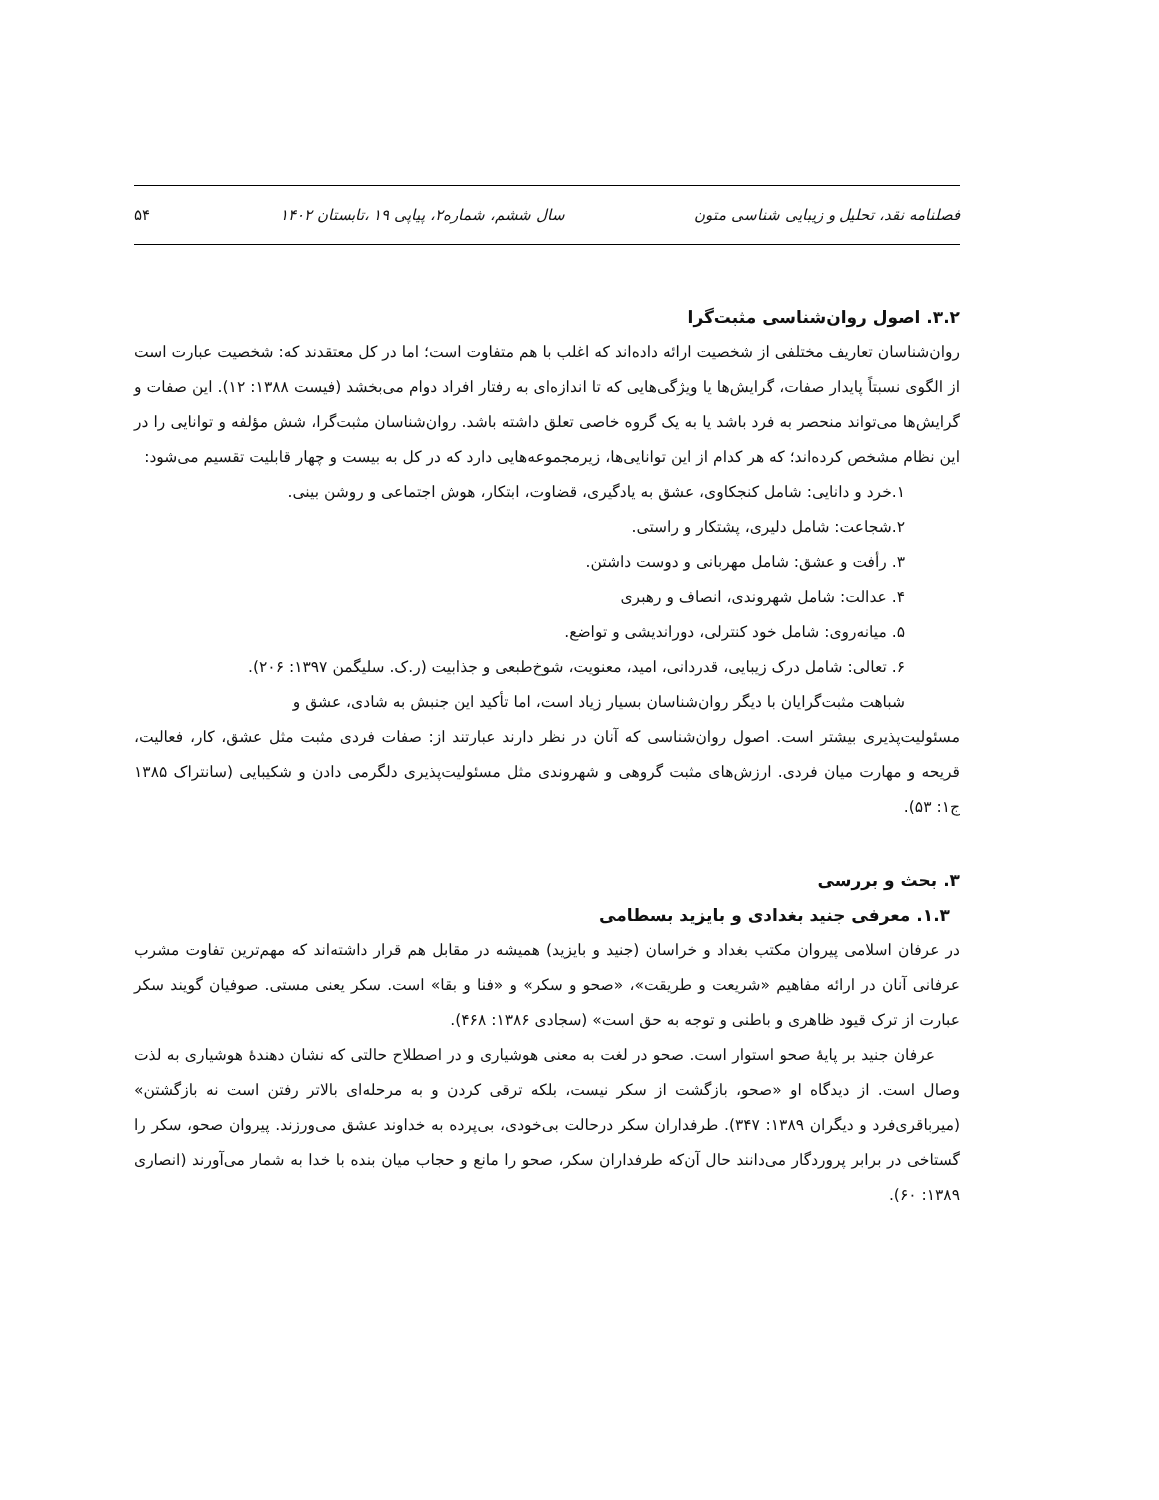فصلنامه نقد، تحلیل و زیبایی شناسی متون سال ششم، شماره۲، پیاپی ۱۹ ،تابستان ۱۴۰۲ ۵۴
۳.۲. اصول روان‌شناسی مثبت‌گرا
روان‌شناسان تعاریف مختلفی از شخصیت ارائه داده‌اند که اغلب با هم متفاوت است؛ اما در کل معتقدند که: شخصیت عبارت است از الگوی نسبتاً پایدار صفات، گرایش‌ها یا ویژگی‌هایی که تا اندازه‌ای به رفتار افراد دوام می‌بخشد (فیست ۱۳۸۸: ۱۲). این صفات و گرایش‌ها می‌تواند منحصر به فرد باشد یا به یک گروه خاصی تعلق داشته باشد. روان‌شناسان مثبت‌گرا، شش مؤلفه و توانایی را در این نظام مشخص کرده‌اند؛ که هر کدام از این توانایی‌ها، زیرمجموعه‌هایی دارد که در کل به بیست و چهار قابلیت تقسیم می‌شود:
۱.خرد و دانایی: شامل کنجکاوی، عشق به یادگیری، قضاوت، ابتکار، هوش اجتماعی و روشن بینی.
۲.شجاعت: شامل دلیری، پشتکار و راستی.
۳. رأفت و عشق: شامل مهربانی و دوست داشتن.
۴. عدالت: شامل شهروندی، انصاف و رهبری
۵. میانه‌روی: شامل خود کنترلی، دوراندیشی و تواضع.
۶. تعالی: شامل درک زیبایی، قدردانی، امید، معنویت، شوخ‌طبعی و جذابیت (ر.ک. سلیگمن ۱۳۹۷: ۲۰۶).
شباهت مثبت‌گرایان با دیگر روان‌شناسان بسیار زیاد است، اما تأکید این جنبش به شادی، عشق و
مسئولیت‌پذیری بیشتر است. اصول روان‌شناسی که آنان در نظر دارند عبارتند از: صفات فردی مثبت مثل عشق، کار، فعالیت، قریحه و مهارت میان فردی. ارزش‌های مثبت گروهی و شهروندی مثل مسئولیت‌پذیری دلگرمی دادن و شکیبایی (سانتراک ۱۳۸۵ ج۱: ۵۳).
۳. بحث و بررسی
۱.۳. معرفی جنید بغدادی و بایزید بسطامی
در عرفان اسلامی پیروان مکتب بغداد و خراسان (جنید و بایزید) همیشه در مقابل هم قرار داشته‌اند که مهم‌ترین تفاوت مشرب عرفانی آنان در ارائه مفاهیم «شریعت و طریقت»، «صحو و سکر» و «فنا و بقا» است. سکر یعنی مستی. صوفیان گویند سکر عبارت از ترک قیود ظاهری و باطنی و توجه به حق است» (سجادی ۱۳۸۶: ۴۶۸).
عرفان جنید بر پایهٔ صحو استوار است. صحو در لغت به معنی هوشیاری و در اصطلاح حالتی که نشان دهندهٔ هوشیاری به لذت وصال است. از دیدگاه او «صحو، بازگشت از سکر نیست، بلکه ترقی کردن و به مرحله‌ای بالاتر رفتن است نه بازگشتن» (میرباقری‌فرد و دیگران ۱۳۸۹: ۳۴۷). طرفداران سکر درحالت بی‌خودی، بی‌پرده به خداوند عشق می‌ورزند. پیروان صحو، سکر را گستاخی در برابر پروردگار می‌دانند حال آن‌که طرفداران سکر، صحو را مانع و حجاب میان بنده با خدا به شمار می‌آورند (انصاری ۱۳۸۹: ۶۰).